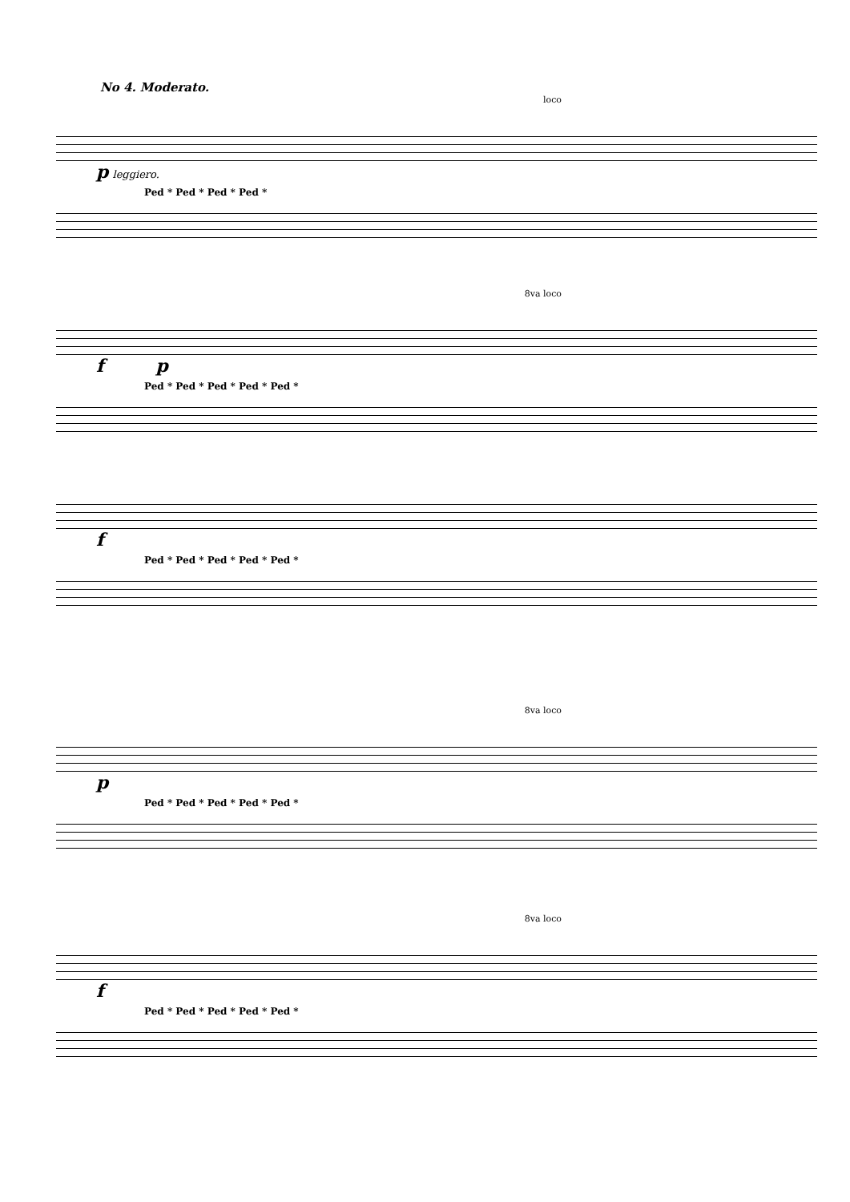No 4. Moderato.
loco
p leggiero.
Ped * Ped * Ped * Ped *
8va loco
f p
Ped * Ped * Ped * Ped * Ped *
f
Ped * Ped * Ped * Ped * Ped *
8va loco
p
Ped * Ped * Ped * Ped * Ped *
8va loco
f
Ped * Ped * Ped * Ped * Ped *